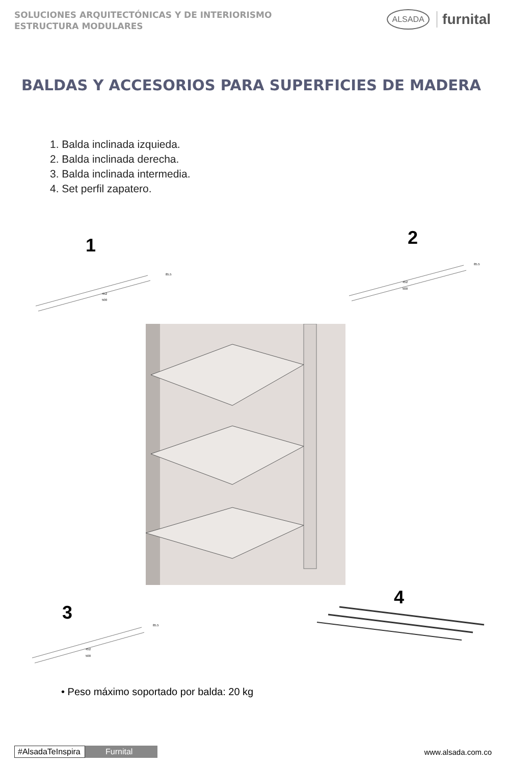SOLUCIONES ARQUITECTÓNICAS Y DE INTERIORISMO
ESTRUCTURA MODULARES
ALSADA
furnital
BALDAS Y ACCESORIOS PARA SUPERFICIES DE MADERA
1. Balda inclinada izquieda.
2. Balda inclinada derecha.
3. Balda inclinada intermedia.
4. Set perfil zapatero.
1 2
3
4
452
500
85.5
452
500
85.5
452
500
85.5
• Peso máximo soportado por balda: 20 kg
#AlsadaTeInspira Furnital www.alsada.com.co